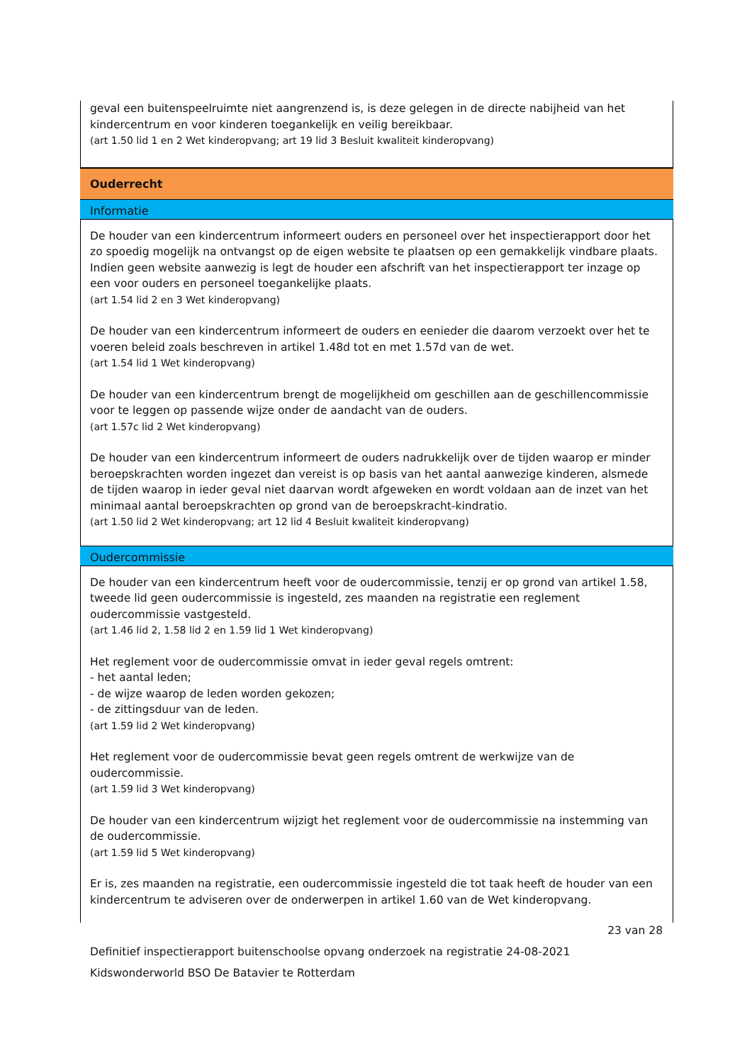geval een buitenspeelruimte niet aangrenzend is, is deze gelegen in de directe nabijheid van het kindercentrum en voor kinderen toegankelijk en veilig bereikbaar.
(art 1.50 lid 1 en 2 Wet kinderopvang; art 19 lid 3 Besluit kwaliteit kinderopvang)
Ouderrecht
Informatie
De houder van een kindercentrum informeert ouders en personeel over het inspectierapport door het zo spoedig mogelijk na ontvangst op de eigen website te plaatsen op een gemakkelijk vindbare plaats. Indien geen website aanwezig is legt de houder een afschrift van het inspectierapport ter inzage op een voor ouders en personeel toegankelijke plaats.
(art 1.54 lid 2 en 3 Wet kinderopvang)
De houder van een kindercentrum informeert de ouders en eenieder die daarom verzoekt over het te voeren beleid zoals beschreven in artikel 1.48d tot en met 1.57d van de wet.
(art 1.54 lid 1 Wet kinderopvang)
De houder van een kindercentrum brengt de mogelijkheid om geschillen aan de geschillencommissie voor te leggen op passende wijze onder de aandacht van de ouders.
(art 1.57c lid 2 Wet kinderopvang)
De houder van een kindercentrum informeert de ouders nadrukkelijk over de tijden waarop er minder beroepskrachten worden ingezet dan vereist is op basis van het aantal aanwezige kinderen, alsmede de tijden waarop in ieder geval niet daarvan wordt afgeweken en wordt voldaan aan de inzet van het minimaal aantal beroepskrachten op grond van de beroepskracht-kindratio.
(art 1.50 lid 2 Wet kinderopvang; art 12 lid 4 Besluit kwaliteit kinderopvang)
Oudercommissie
De houder van een kindercentrum heeft voor de oudercommissie, tenzij er op grond van artikel 1.58, tweede lid geen oudercommissie is ingesteld, zes maanden na registratie een reglement oudercommissie vastgesteld.
(art 1.46 lid 2, 1.58 lid 2 en 1.59 lid 1 Wet kinderopvang)
Het reglement voor de oudercommissie omvat in ieder geval regels omtrent:
- het aantal leden;
- de wijze waarop de leden worden gekozen;
- de zittingsduur van de leden.
(art 1.59 lid 2 Wet kinderopvang)
Het reglement voor de oudercommissie bevat geen regels omtrent de werkwijze van de oudercommissie.
(art 1.59 lid 3 Wet kinderopvang)
De houder van een kindercentrum wijzigt het reglement voor de oudercommissie na instemming van de oudercommissie.
(art 1.59 lid 5 Wet kinderopvang)
Er is, zes maanden na registratie, een oudercommissie ingesteld die tot taak heeft de houder van een kindercentrum te adviseren over de onderwerpen in artikel 1.60 van de Wet kinderopvang.
23 van 28
Definitief inspectierapport buitenschoolse opvang onderzoek na registratie 24-08-2021
Kidswonderworld BSO De Batavier te Rotterdam